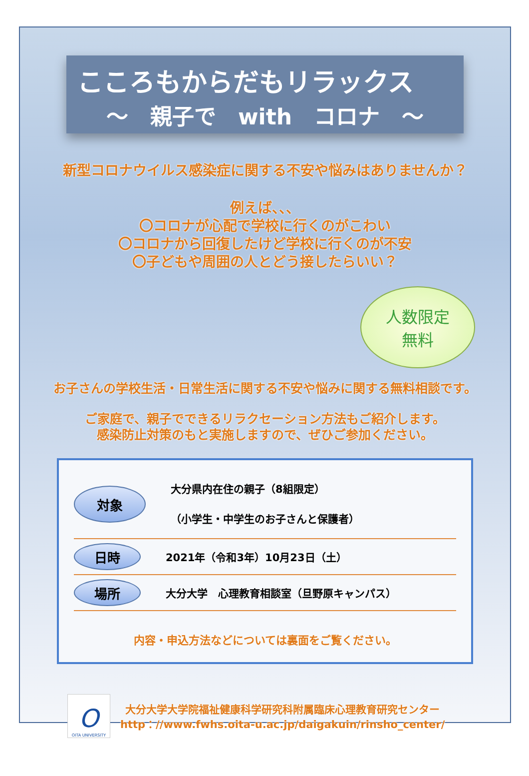こころもからだもリラックス
～　親子で　with　コロナ　～
新型コロナウイルス感染症に関する不安や悩みはありませんか？
例えば、、、
〇コロナが心配で学校に行くのがこわい
〇コロナから回復したけど学校に行くのが不安
〇子どもや周囲の人とどう接したらいい？
人数限定
無料
お子さんの学校生活・日常生活に関する不安や悩みに関する無料相談です。
ご家庭で、親子でできるリラクセーション方法もご紹介します。
感染防止対策のもと実施しますので、ぜひご参加ください。
対象
大分県内在住の親子（8組限定）
（小学生・中学生のお子さんと保護者）
日時
2021年（令和3年）10月23日（土）
場所
大分大学　心理教育相談室（旦野原キャンパス）
内容・申込方法などについては裏面をご覧ください。
O
OITA UNIVERSITY
大分大学大学院福祉健康科学研究科附属臨床心理教育研究センター
http：//www.fwhs.oita-u.ac.jp/daigakuin/rinsho_center/